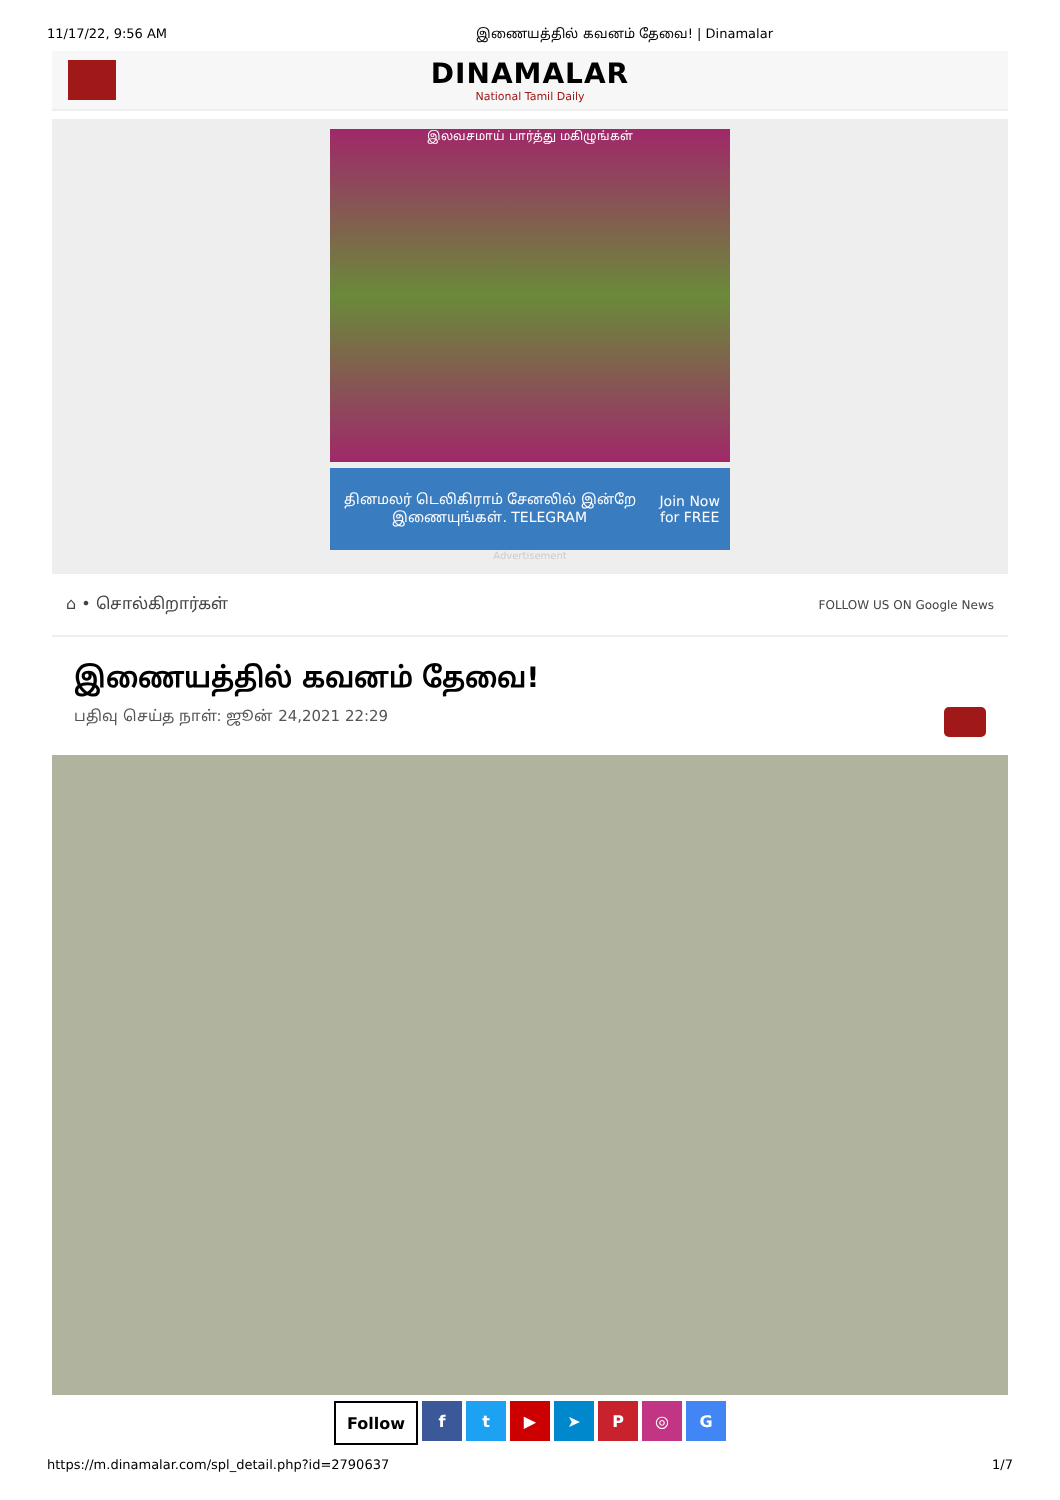11/17/22, 9:56 AM இணையத்தில் கவனம் தேவை! | Dinamalar
DINAMALAR
National Tamil Daily
இலவசமாய் பார்த்து மகிழுங்கள்
தினமலர் டெலிகிராம் சேனலில் இன்றே இணையுங்கள். TELEGRAM Join Now for FREE
Advertisement
⌂ • சொல்கிறார்கள் FOLLOW US ON Google News
இணையத்தில் கவனம் தேவை!
பதிவு செய்த நாள்: ஜூன் 24,2021 22:29
Follow ft ▶ ➤ P ◎ G
https://m.dinamalar.com/spl_detail.php?id=2790637 1/7